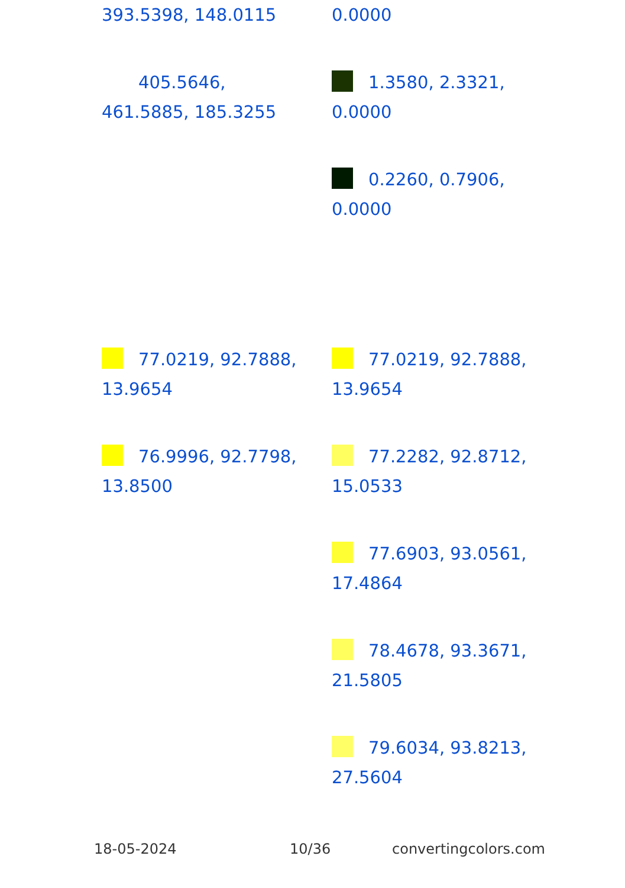393.5398, 148.0115 0.0000
405.5646, 461.5885, 185.3255
1.3580, 2.3321, 0.0000
0.2260, 0.7906, 0.0000
77.0219, 92.7888, 13.9654
77.0219, 92.7888, 13.9654
76.9996, 92.7798, 13.8500
77.2282, 92.8712, 15.0533
77.6903, 93.0561, 17.4864
78.4678, 93.3671, 21.5805
79.6034, 93.8213, 27.5604
18-05-2024 10/36 convertingcolors.com